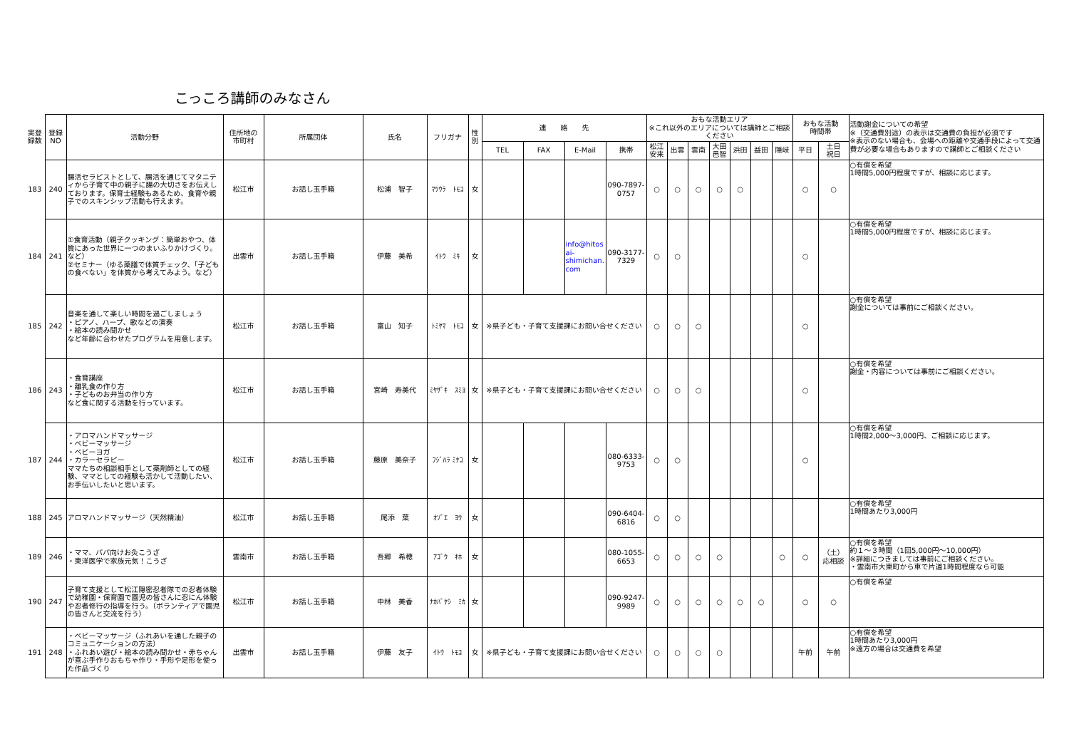こっころ講師のみなさん
| 実登 録数 | 登録 NO | 活動分野 | 住所地の 市町村 | 所属団体 | 氏名 | フリガナ | 性 別 | 連 絡 先 | | | | おもな活動エリア ※これ以外のエリアについては講師とご相談ください | | | | | | | おもな活動 時間帯 | | 活動謝金についての希望 ※（交通費別途）の表示は交通費の負担が必須です ※表示のない場合も、会場への距離や交通手段によって交通費が必要な場合もありますので講師とご相談ください |
| --- | --- | --- | --- | --- | --- | --- | --- | --- | --- | --- | --- | --- | --- | --- | --- | --- | --- | --- | --- | --- | --- |
| | | | | | | | | TEL | FAX | E-Mail | 携帯 | 松江 安来 | 出雲 | 雲南 | 大田 邑智 | 浜田 | 益田 | 隠岐 | 平日 | 土日 祝日 | |
| 183 | 240 | 腸活セラピストとして、腸活を通じてマタニティから子育て中の親子に腸の大切さをお伝えしております。保育士経験もあるため、食育や親子でのスキンシップ活動も行えます。 | 松江市 | お話し玉手箱 | 松浦 智子 | ﾏﾂｳﾗ ﾄﾓｺ | 女 | | | | 090-7897-0757 | ○ | ○ | ○ | ○ | ○ | | | ○ | ○ | ○有償を希望 1時間5,000円程度ですが、相談に応じます。 |
| 184 | 241 | ①食育活動（親子クッキング：簡単おやつ、体質にあった世界に一つのまいふりかけづくり。など） ②セミナー（ゆる薬膳で体質チェック、「子どもの食べない」を体質から考えてみよう。など） | 出雲市 | お話し玉手箱 | 伊藤 美希 | ｲﾄｳ ﾐｷ | 女 | | | info@hitosai-shimichan.com | 090-3177-7329 | ○ | ○ | | | | | | ○ | | ○有償を希望 1時間5,000円程度ですが、相談に応じます。 |
| 185 | 242 | 音楽を通して楽しい時間を過ごしましょう ・ピアノ、ハープ、歌などの演奏 ・絵本の読み聞かせ など年齢に合わせたプログラムを用意します。 | 松江市 | お話し玉手箱 | 富山 知子 | ﾄﾐﾔﾏ ﾄﾓｺ | 女 | ※県子ども・子育て支援課にお問い合せください | | | | ○ | ○ | ○ | | | | | ○ | | ○有償を希望 謝金については事前にご相談ください。 |
| 186 | 243 | ・食育講座 ・離乳食の作り方 ・子どものお弁当の作り方 など食に関する活動を行っています。 | 松江市 | お話し玉手箱 | 宮崎 寿美代 | ﾐﾔｻﾞｷ ｽﾐﾖ | 女 | ※県子ども・子育て支援課にお問い合せください | | | | ○ | ○ | ○ | | | | | ○ | | ○有償を希望 謝金・内容については事前にご相談ください。 |
| 187 | 244 | ・アロマハンドマッサージ ・ベビーマッサージ ・ベビーヨガ ・カラーセラピー ママたちの相談相手として薬剤師としての経験、ママとしての経験も活かして活動したい、お手伝いしたいと思います。 | 松江市 | お話し玉手箱 | 藤原 美奈子 | ﾌｼﾞﾊﾗ ﾐﾅｺ | 女 | | | | 080-6333-9753 | ○ | ○ | | | | | | ○ | | ○有償を希望 1時間2,000～3,000円、ご相談に応じます。 |
| 188 | 245 | アロマハンドマッサージ（天然精油） | 松江市 | お話し玉手箱 | 尾添 葉 | ｵｿﾞｴ ﾖｳ | 女 | | | | 090-6404-6816 | ○ | ○ | | | | | | | | ○有償を希望 1時間あたり3,000円 |
| 189 | 246 | ・ママ、パパ向けお灸こうざ ・東洋医学で家族元気！こうざ | 雲南市 | お話し玉手箱 | 吾郷 希穂 | ｱｺﾞｳ ｷﾎ | 女 | | | | 080-1055-6653 | ○ | ○ | ○ | ○ | | | ○ | ○ | （土） 応相談 | ○有償を希望 約１～３時間（1回5,000円～10,000円） ※詳細につきましては事前にご相談ください。 ・雲南市大東町から車で片道1時間程度なら可能 |
| 190 | 247 | 子育て支援として松江隠密忍者隊での忍者体験で幼稚園・保育園で園児の皆さんに忍にん体験や忍者修行の指導を行う。（ボランティアで園児の皆さんと交流を行う） | 松江市 | お話し玉手箱 | 中林 美香 | ﾅｶﾊﾞﾔｼ ﾐｶ | 女 | | | | 090-9247-9989 | ○ | ○ | ○ | ○ | ○ | ○ | | ○ | ○ | ○有償を希望 |
| 191 | 248 | ・ベビーマッサージ（ふれあいを通した親子のコミュニケーションの方法） ・ふれあい遊び・絵本の読み聞かせ・赤ちゃんが喜ぶ手作りおもちゃ作り・手形や足形を使った作品づくり | 出雲市 | お話し玉手箱 | 伊藤 友子 | ｲﾄｳ ﾄﾓｺ | 女 | ※県子ども・子育て支援課にお問い合せください | | | | ○ | ○ | ○ | ○ | | | | 午前 | 午前 | ○有償を希望 1時間あたり3,000円 ※遠方の場合は交通費を希望 |